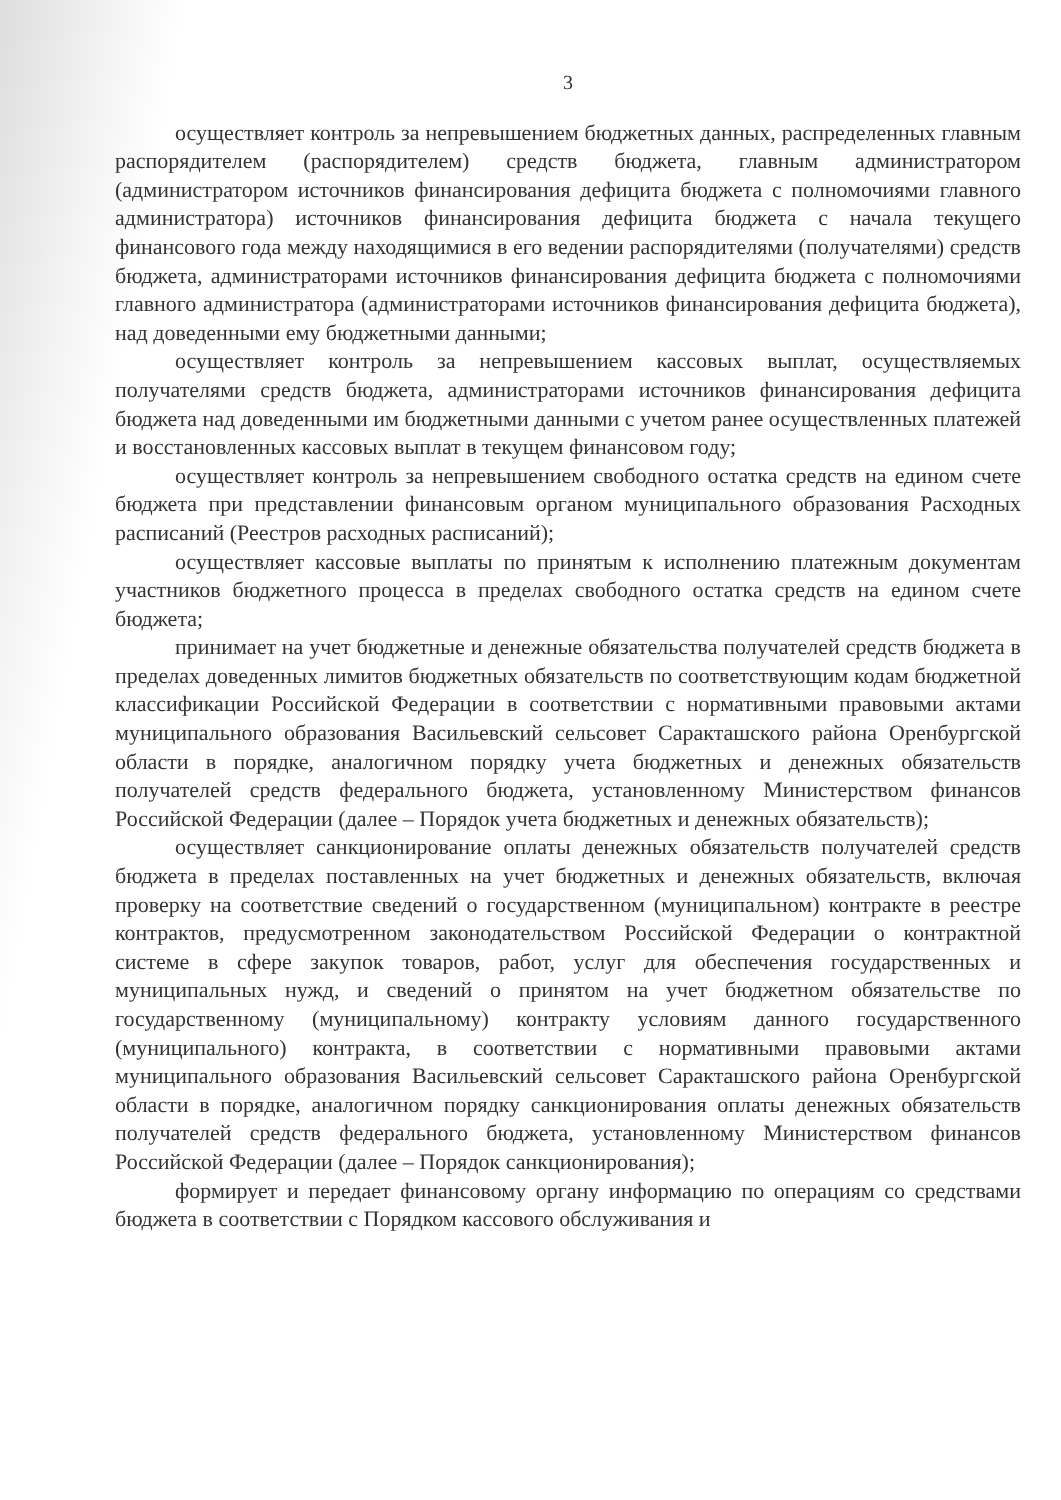3
осуществляет контроль за непревышением бюджетных данных, распределенных главным распорядителем (распорядителем) средств бюджета, главным администратором (администратором источников финансирования дефицита бюджета с полномочиями главного администратора) источников финансирования дефицита бюджета с начала текущего финансового года между находящимися в его ведении распорядителями (получателями) средств бюджета, администраторами источников финансирования дефицита бюджета с полномочиями главного администратора (администраторами источников финансирования дефицита бюджета), над доведенными ему бюджетными данными;
осуществляет контроль за непревышением кассовых выплат, осуществляемых получателями средств бюджета, администраторами источников финансирования дефицита бюджета над доведенными им бюджетными данными с учетом ранее осуществленных платежей и восстановленных кассовых выплат в текущем финансовом году;
осуществляет контроль за непревышением свободного остатка средств на едином счете бюджета при представлении финансовым органом муниципального образования Расходных расписаний (Реестров расходных расписаний);
осуществляет кассовые выплаты по принятым к исполнению платежным документам участников бюджетного процесса в пределах свободного остатка средств на едином счете бюджета;
принимает на учет бюджетные и денежные обязательства получателей средств бюджета в пределах доведенных лимитов бюджетных обязательств по соответствующим кодам бюджетной классификации Российской Федерации в соответствии с нормативными правовыми актами муниципального образования Васильевский сельсовет Саракташского района Оренбургской области в порядке, аналогичном порядку учета бюджетных и денежных обязательств получателей средств федерального бюджета, установленному Министерством финансов Российской Федерации (далее – Порядок учета бюджетных и денежных обязательств);
осуществляет санкционирование оплаты денежных обязательств получателей средств бюджета в пределах поставленных на учет бюджетных и денежных обязательств, включая проверку на соответствие сведений о государственном (муниципальном) контракте в реестре контрактов, предусмотренном законодательством Российской Федерации о контрактной системе в сфере закупок товаров, работ, услуг для обеспечения государственных и муниципальных нужд, и сведений о принятом на учет бюджетном обязательстве по государственному (муниципальному) контракту условиям данного государственного (муниципального) контракта, в соответствии с нормативными правовыми актами муниципального образования Васильевский сельсовет Саракташского района Оренбургской области в порядке, аналогичном порядку санкционирования оплаты денежных обязательств получателей средств федерального бюджета, установленному Министерством финансов Российской Федерации (далее – Порядок санкционирования);
формирует и передает финансовому органу информацию по операциям со средствами бюджета в соответствии с Порядком кассового обслуживания и